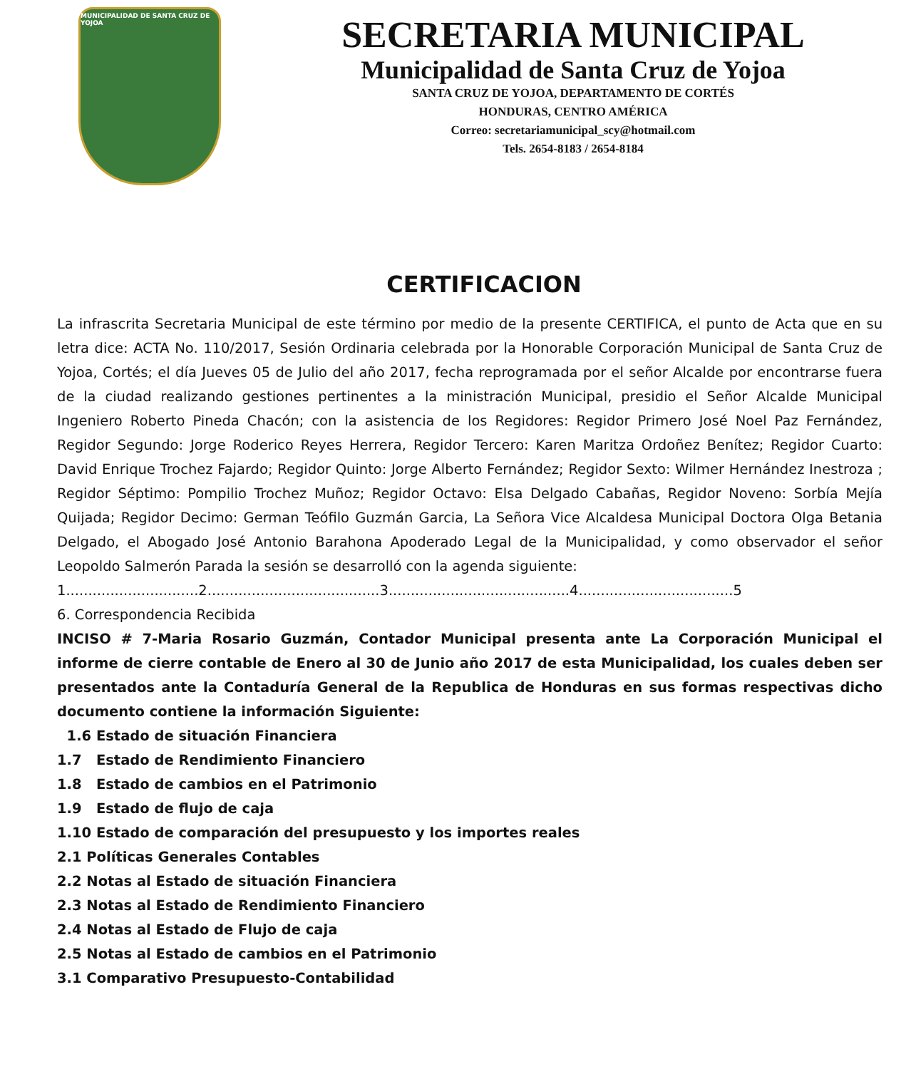MUNICIPALIDAD DE SANTA CRUZ DE YOJOA
SECRETARIA MUNICIPAL
Municipalidad de Santa Cruz de Yojoa
SANTA CRUZ DE YOJOA, DEPARTAMENTO DE CORTÉS
HONDURAS, CENTRO AMÉRICA
Correo: secretariamunicipal_scy@hotmail.com
Tels. 2654-8183 / 2654-8184
CERTIFICACION
La infrascrita Secretaria Municipal de este término por medio de la presente CERTIFICA, el punto de Acta que en su letra dice: ACTA No. 110/2017, Sesión Ordinaria celebrada por la Honorable Corporación Municipal de Santa Cruz de Yojoa, Cortés; el día Jueves 05 de Julio del año 2017, fecha reprogramada por el señor Alcalde por encontrarse fuera de la ciudad realizando gestiones pertinentes a la ministración Municipal, presidio el Señor Alcalde Municipal Ingeniero Roberto Pineda Chacón; con la asistencia de los Regidores: Regidor Primero José Noel Paz Fernández, Regidor Segundo: Jorge Roderico Reyes Herrera, Regidor Tercero: Karen Maritza Ordoñez Benítez; Regidor Cuarto: David Enrique Trochez Fajardo; Regidor Quinto: Jorge Alberto Fernández; Regidor Sexto: Wilmer Hernández Inestroza ; Regidor Séptimo: Pompilio Trochez Muñoz; Regidor Octavo: Elsa Delgado Cabañas, Regidor Noveno: Sorbía Mejía Quijada; Regidor Decimo: German Teófilo Guzmán Garcia, La Señora Vice Alcaldesa Municipal Doctora Olga Betania Delgado, el Abogado José Antonio Barahona Apoderado Legal de la Municipalidad, y como observador el señor Leopoldo Salmerón Parada la sesión se desarrolló con la agenda siguiente:
1..............................2.......................................3.........................................4...................................5
6. Correspondencia Recibida
INCISO # 7-Maria Rosario Guzmán, Contador Municipal presenta ante La Corporación Municipal el informe de cierre contable de Enero al 30 de Junio año 2017 de esta Municipalidad, los cuales deben ser presentados ante la Contaduría General de la Republica de Honduras en sus formas respectivas dicho documento contiene la información Siguiente:
1.6 Estado de situación Financiera
1.7 Estado de Rendimiento Financiero
1.8 Estado de cambios en el Patrimonio
1.9 Estado de flujo de caja
1.10 Estado de comparación del presupuesto y los importes reales
2.1 Políticas Generales Contables
2.2 Notas al Estado de situación Financiera
2.3 Notas al Estado de Rendimiento Financiero
2.4 Notas al Estado de Flujo de caja
2.5 Notas al Estado de cambios en el Patrimonio
3.1 Comparativo Presupuesto-Contabilidad